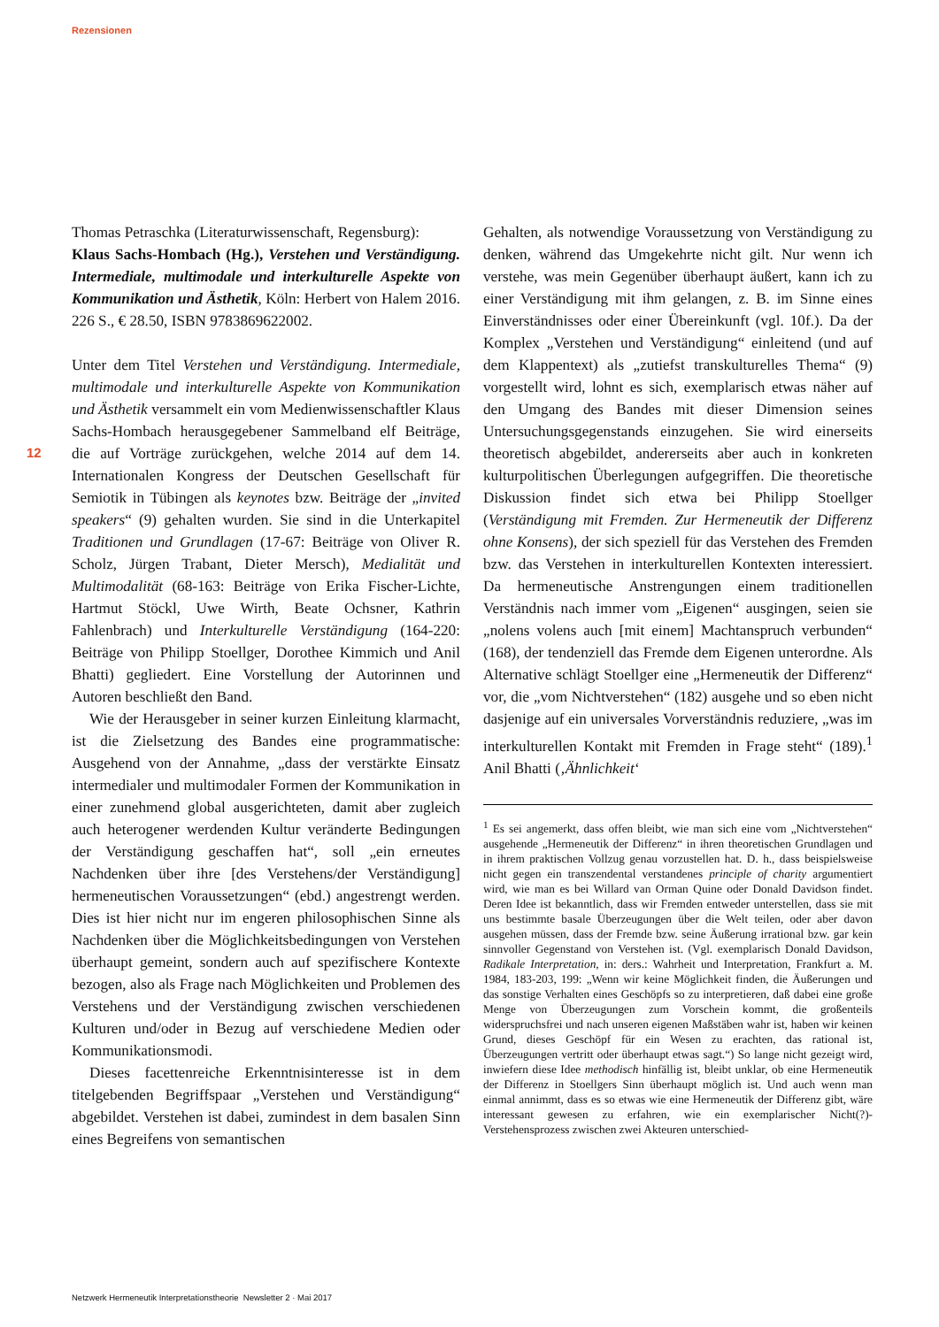Rezensionen
12
Thomas Petraschka (Literaturwissenschaft, Regensburg):
Klaus Sachs-Hombach (Hg.), Verstehen und Verständigung. Intermediale, multimodale und interkulturelle Aspekte von Kommunikation und Ästhetik, Köln: Herbert von Halem 2016. 226 S., € 28.50, ISBN 9783869622002.
Unter dem Titel Verstehen und Verständigung. Intermediale, multimodale und interkulturelle Aspekte von Kommunikation und Ästhetik versammelt ein vom Medienwissenschaftler Klaus Sachs-Hombach herausgegebener Sammelband elf Beiträge, die auf Vorträge zurückgehen, welche 2014 auf dem 14. Internationalen Kongress der Deutschen Gesellschaft für Semiotik in Tübingen als keynotes bzw. Beiträge der „invited speakers“ (9) gehalten wurden. Sie sind in die Unterkapitel Traditionen und Grundlagen (17-67: Beiträge von Oliver R. Scholz, Jürgen Trabant, Dieter Mersch), Medialität und Multimodalität (68-163: Beiträge von Erika Fischer-Lichte, Hartmut Stöckl, Uwe Wirth, Beate Ochsner, Kathrin Fahlenbrach) und Interkulturelle Verständigung (164-220: Beiträge von Philipp Stoellger, Dorothee Kimmich und Anil Bhatti) gegliedert. Eine Vorstellung der Autorinnen und Autoren beschließt den Band.
Wie der Herausgeber in seiner kurzen Einleitung klarmacht, ist die Zielsetzung des Bandes eine programmatische: Ausgehend von der Annahme, „dass der verstärkte Einsatz intermedialer und multimodaler Formen der Kommunikation in einer zunehmend global ausgerichteten, damit aber zugleich auch heterogener werdenden Kultur veränderte Bedingungen der Verständigung geschaffen hat“, soll „ein erneutes Nachdenken über ihre [des Verstehens/der Verständigung] hermeneutischen Voraussetzungen“ (ebd.) angestrengt werden. Dies ist hier nicht nur im engeren philosophischen Sinne als Nachdenken über die Möglichkeitsbedingungen von Verstehen überhaupt gemeint, sondern auch auf spezifischere Kontexte bezogen, also als Frage nach Möglichkeiten und Problemen des Verstehens und der Verständigung zwischen verschiedenen Kulturen und/oder in Bezug auf verschiedene Medien oder Kommunikationsmodi.
Dieses facettenreiche Erkenntnisinteresse ist in dem titelgebenden Begriffspaar „Verstehen und Verständigung“ abgebildet. Verstehen ist dabei, zumindest in dem basalen Sinn eines Begreifens von semantischen
Gehalten, als notwendige Voraussetzung von Verständigung zu denken, während das Umgekehrte nicht gilt. Nur wenn ich verstehe, was mein Gegenüber überhaupt äußert, kann ich zu einer Verständigung mit ihm gelangen, z. B. im Sinne eines Einverständnisses oder einer Übereinkunft (vgl. 10f.). Da der Komplex „Verstehen und Verständigung“ einleitend (und auf dem Klappentext) als „zutiefst transkulturelles Thema“ (9) vorgestellt wird, lohnt es sich, exemplarisch etwas näher auf den Umgang des Bandes mit dieser Dimension seines Untersuchungsgegenstands einzugehen. Sie wird einerseits theoretisch abgebildet, andererseits aber auch in konkreten kulturpolitischen Überlegungen aufgegriffen. Die theoretische Diskussion findet sich etwa bei Philipp Stoellger (Verständigung mit Fremden. Zur Hermeneutik der Differenz ohne Konsens), der sich speziell für das Verstehen des Fremden bzw. das Verstehen in interkulturellen Kontexten interessiert. Da hermeneutische Anstrengungen einem traditionellen Verständnis nach immer vom „Eigenen“ ausgingen, seien sie „nolens volens auch [mit einem] Machtanspruch verbunden“ (168), der tendenziell das Fremde dem Eigenen unterordne. Als Alternative schlägt Stoellger eine „Hermeneutik der Differenz“ vor, die „vom Nichtverstehen“ (182) ausgehe und so eben nicht dasjenige auf ein universales Vorverständnis reduziere, „was im interkulturellen Kontakt mit Fremden in Frage steht“ (189).<sup>1</sup> Anil Bhatti (‚Ähnlichkeit‘
<sup>1</sup> Es sei angemerkt, dass offen bleibt, wie man sich eine vom „Nichtverstehen“ ausgehende „Hermeneutik der Differenz“ in ihren theoretischen Grundlagen und in ihrem praktischen Vollzug genau vorzustellen hat. D. h., dass beispielsweise nicht gegen ein transzendental verstandenes principle of charity argumentiert wird, wie man es bei Willard van Orman Quine oder Donald Davidson findet. Deren Idee ist bekanntlich, dass wir Fremden entweder unterstellen, dass sie mit uns bestimmte basale Überzeugungen über die Welt teilen, oder aber davon ausgehen müssen, dass der Fremde bzw. seine Äußerung irrational bzw. gar kein sinnvoller Gegenstand von Verstehen ist. (Vgl. exemplarisch Donald Davidson, Radikale Interpretation, in: ders.: Wahrheit und Interpretation, Frankfurt a. M. 1984, 183-203, 199: „Wenn wir keine Möglichkeit finden, die Äußerungen und das sonstige Verhalten eines Geschöpfs so zu interpretieren, daß dabei eine große Menge von Überzeugungen zum Vorschein kommt, die großenteils widerspruchsfrei und nach unseren eigenen Maßstäben wahr ist, haben wir keinen Grund, dieses Geschöpf für ein Wesen zu erachten, das rational ist, Überzeugungen vertritt oder überhaupt etwas sagt.“) So lange nicht gezeigt wird, inwiefern diese Idee methodisch hinfällig ist, bleibt unklar, ob eine Hermeneutik der Differenz in Stoellgers Sinn überhaupt möglich ist. Und auch wenn man einmal annimmt, dass es so etwas wie eine Hermeneutik der Differenz gibt, wäre interessant gewesen zu erfahren, wie ein exemplarischer Nicht(?)-Verstehensprozess zwischen zwei Akteuren unterschied-
Netzwerk Hermeneutik Interpretationstheorie Newsletter 2 · Mai 2017